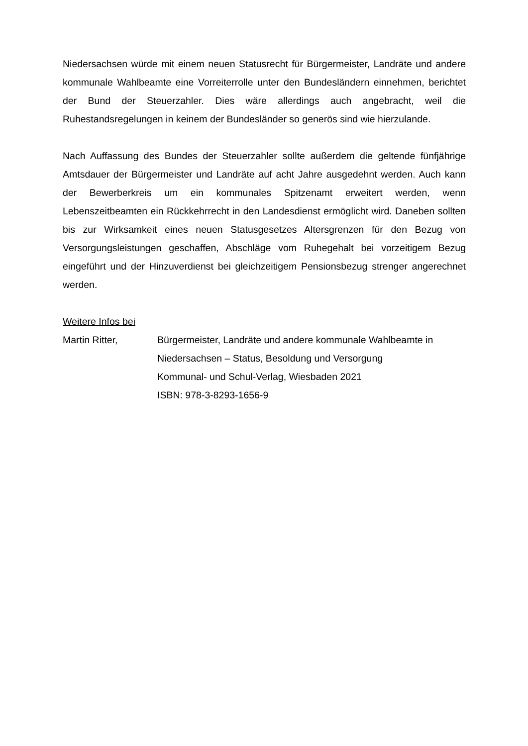Niedersachsen würde mit einem neuen Statusrecht für Bürgermeister, Landräte und andere kommunale Wahlbeamte eine Vorreiterrolle unter den Bundesländern einnehmen, berichtet der Bund der Steuerzahler. Dies wäre allerdings auch angebracht, weil die Ruhestandsregelungen in keinem der Bundesländer so generös sind wie hierzulande.
Nach Auffassung des Bundes der Steuerzahler sollte außerdem die geltende fünfjährige Amtsdauer der Bürgermeister und Landräte auf acht Jahre ausgedehnt werden. Auch kann der Bewerberkreis um ein kommunales Spitzenamt erweitert werden, wenn Lebenszeitbeamten ein Rückkehrrecht in den Landesdienst ermöglicht wird. Daneben sollten bis zur Wirksamkeit eines neuen Statusgesetzes Altersgrenzen für den Bezug von Versorgungsleistungen geschaffen, Abschläge vom Ruhegehalt bei vorzeitigem Bezug eingeführt und der Hinzuverdienst bei gleichzeitigem Pensionsbezug strenger angerechnet werden.
Weitere Infos bei
Martin Ritter, Bürgermeister, Landräte und andere kommunale Wahlbeamte in Niedersachsen – Status, Besoldung und Versorgung
Kommunal- und Schul-Verlag, Wiesbaden 2021
ISBN: 978-3-8293-1656-9